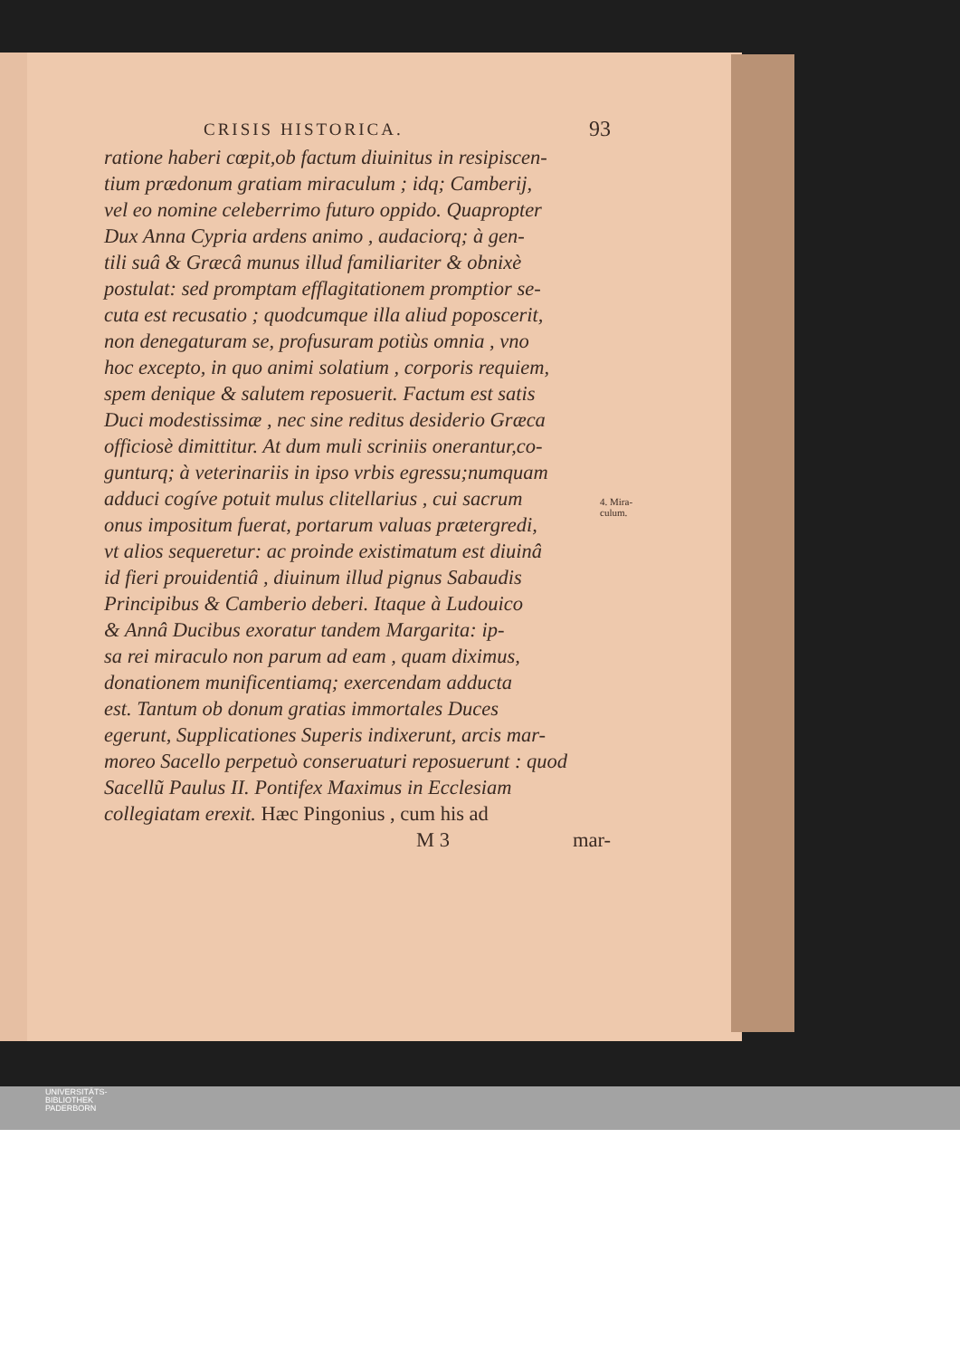CRISIS HISTORICA. 93
ratione haberi cœpit,ob factum diuinitus in resipiscen-
tium prædonum gratiam miraculum ; idq; Camberij,
vel eo nomine celeberrimo futuro oppido. Quapropter
Dux Anna Cypria ardens animo , audaciorq; à gen-
tili suâ & Græcâ munus illud familiariter & obnixè
postulat: sed promptam efflagitationem promptior se-
cuta est recusatio ; quodcumque illa aliud poposcerit,
non denegaturam se, profusuram potiùs omnia , vno
hoc excepto, in quo animi solatium , corporis requiem,
spem denique & salutem reposuerit. Factum est satis
Duci modestissimæ , nec sine reditus desiderio Græca
officiosè dimittitur. At dum muli scriniis onerantur,co-
gunturq; à veterinariis in ipso vrbis egressu;numquam
adduci cogíve potuit mulus clitellarius , cui sacrum
onus impositum fuerat, portarum valuas prætergredi,
vt alios sequeretur: ac proinde existimatum est diuinâ
id fieri prouidentiâ , diuinum illud pignus Sabaudis
Principibus & Camberio deberi. Itaque à Ludouico
& Annâ Ducibus exoratur tandem Margarita: ip-
sa rei miraculo non parum ad eam , quam diximus,
donationem munificentiamq; exercendam adducta
est. Tantum ob donum gratias immortales Duces
egerunt, Supplicationes Superis indixerunt, arcis mar-
moreo Sacello perpetuò conseruaturi reposuerunt : quod
Sacellũ Paulus II. Pontifex Maximus in Ecclesiam
collegiatam erexit. Hæc Pingonius , cum his ad
M 3 mar-
4. Mira-
culum.
UNIVERSITÄTS-
BIBLIOTHEK
PADERBORN